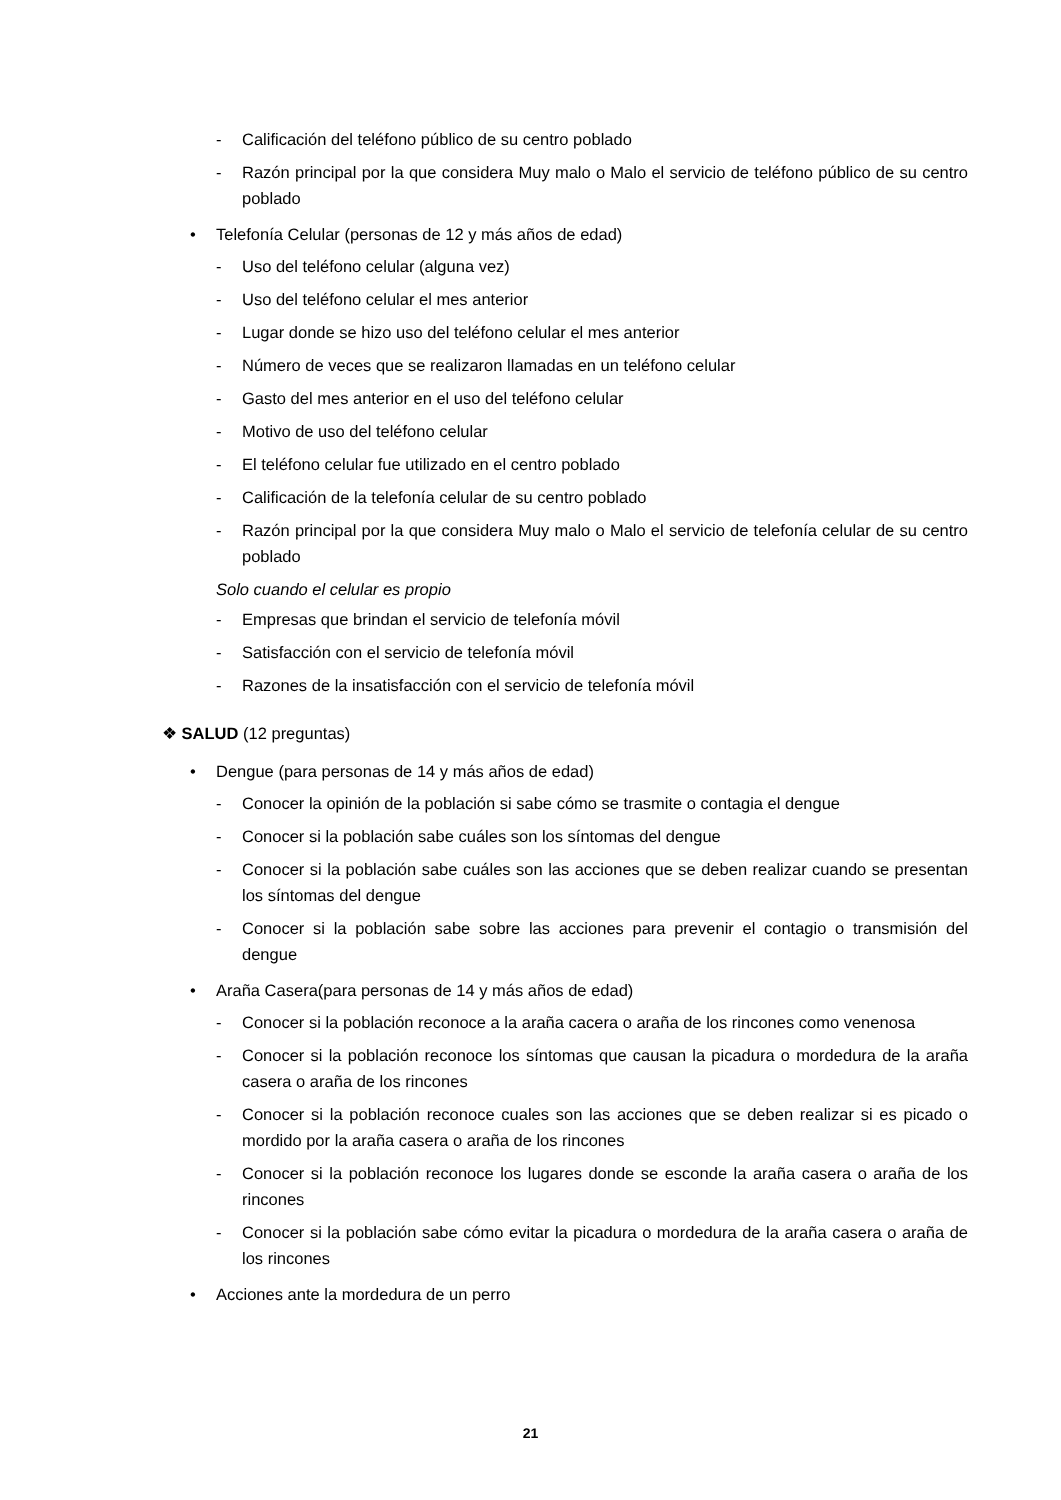- Calificación del teléfono público de su centro poblado
- Razón principal por la que considera Muy malo o Malo el servicio de teléfono público de su centro poblado
• Telefonía Celular (personas de 12 y más años de edad)
- Uso del teléfono celular (alguna vez)
- Uso del teléfono celular el mes anterior
- Lugar donde se hizo uso del teléfono celular el mes anterior
- Número de veces que se realizaron llamadas en un teléfono celular
- Gasto del mes anterior en el uso del teléfono celular
- Motivo de uso del teléfono celular
- El teléfono celular fue utilizado en el centro poblado
- Calificación de la telefonía celular de su centro poblado
- Razón principal por la que considera Muy malo o Malo el servicio de telefonía celular de su centro poblado
Solo cuando el celular es propio
- Empresas que brindan el servicio de telefonía móvil
- Satisfacción con el servicio de telefonía móvil
- Razones de la insatisfacción con el servicio de telefonía móvil
❖ SALUD (12 preguntas)
• Dengue (para personas de 14 y más años de edad)
- Conocer la opinión de la población si sabe cómo se trasmite o contagia el dengue
- Conocer si la población sabe cuáles son los síntomas del dengue
- Conocer si la población sabe cuáles son las acciones que se deben realizar cuando se presentan los síntomas del dengue
- Conocer si la población sabe sobre las acciones para prevenir el contagio o transmisión del dengue
• Araña Casera(para personas de 14 y más años de edad)
- Conocer si la población reconoce a la araña cacera o araña de los rincones como venenosa
- Conocer si la población reconoce los síntomas que causan la picadura o mordedura de la araña casera o araña de los rincones
- Conocer si la población reconoce cuales son las acciones que se deben realizar si es picado o mordido por la araña casera o araña de los rincones
- Conocer si la población reconoce los lugares donde se esconde la araña casera o araña de los rincones
- Conocer si la población sabe cómo evitar la picadura o mordedura de la araña casera o araña de los rincones
• Acciones ante la mordedura de un perro
21